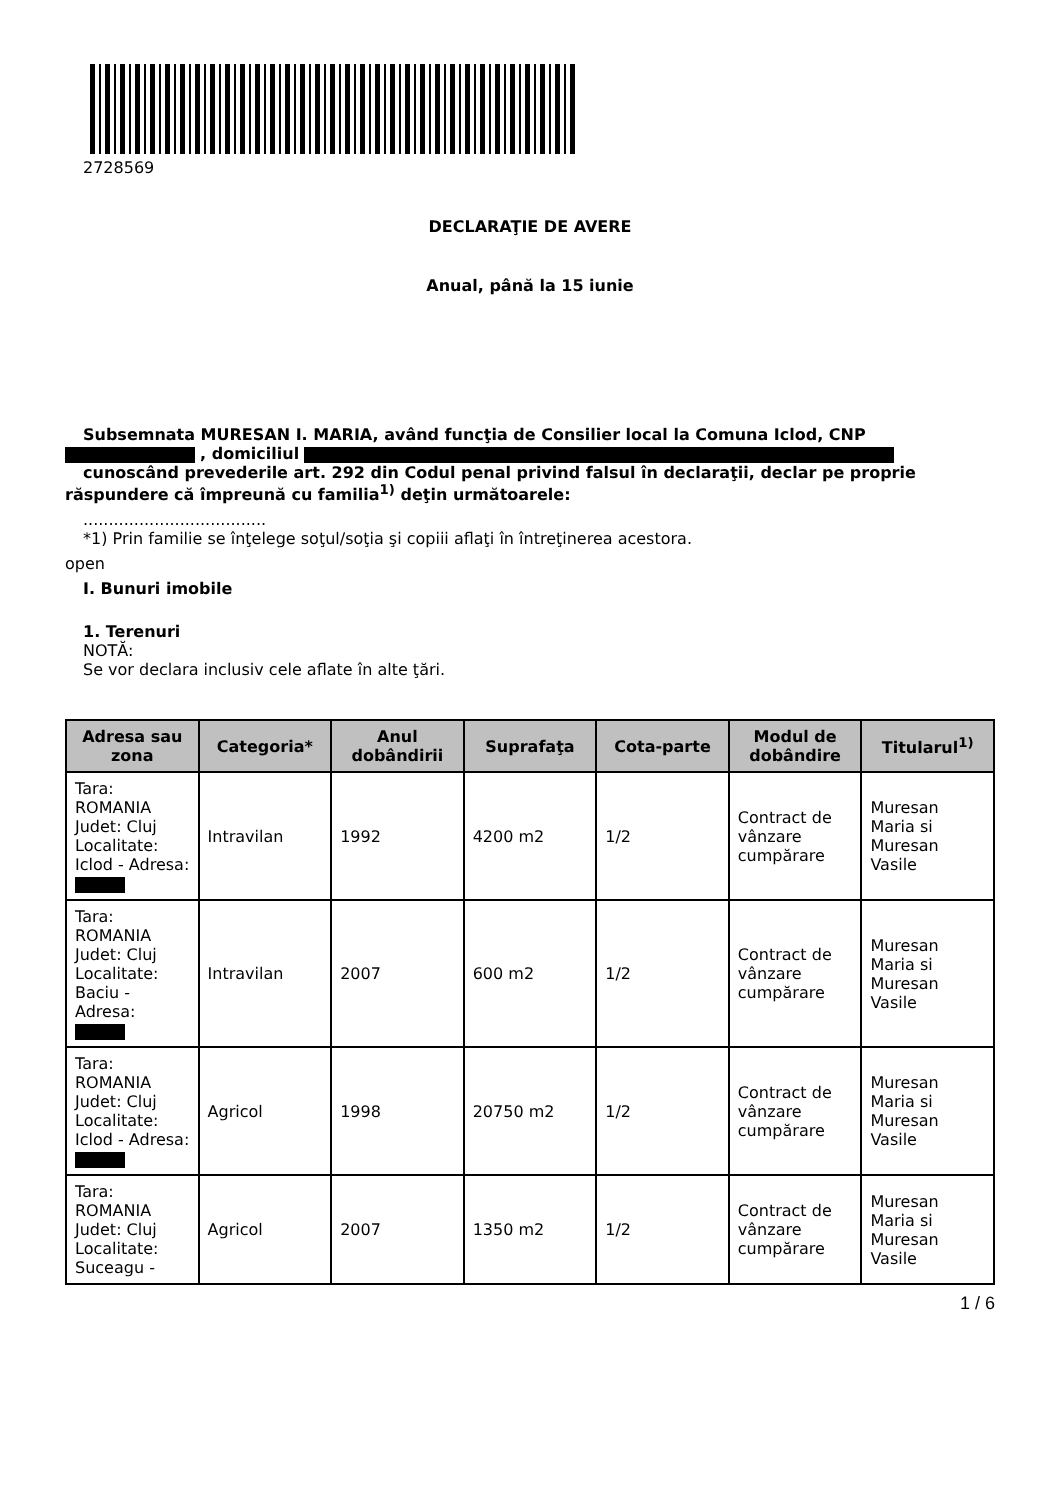2728569
DECLARAŢIE DE AVERE
Anual, până la 15 iunie
Subsemnata MURESAN I. MARIA, având funcţia de Consilier local la Comuna Iclod, CNP
, domiciliul
cunoscând prevederile art. 292 din Codul penal privind falsul în declaraţii, declar pe proprie
răspundere că împreună cu familia<sup>1)</sup> deţin următoarele:
....................................
*1) Prin familie se înţelege soţul/soţia şi copiii aflaţi în întreţinerea acestora.
open
I. Bunuri imobile
1. Terenuri
NOTĂ:
Se vor declara inclusiv cele aflate în alte ţări.
| Adresa sau zona | Categoria* | Anul dobândirii | Suprafaţa | Cota-parte | Modul de dobândire | Titularul<sup>1)</sup> |
| --- | --- | --- | --- | --- | --- | --- |
| Tara: ROMANIA Judet: Cluj Localitate: Iclod - Adresa: | Intravilan | 1992 | 4200 m2 | 1/2 | Contract de vânzare cumpărare | Muresan Maria si Muresan Vasile |
| Tara: ROMANIA Judet: Cluj Localitate: Baciu - Adresa: | Intravilan | 2007 | 600 m2 | 1/2 | Contract de vânzare cumpărare | Muresan Maria si Muresan Vasile |
| Tara: ROMANIA Judet: Cluj Localitate: Iclod - Adresa: | Agricol | 1998 | 20750 m2 | 1/2 | Contract de vânzare cumpărare | Muresan Maria si Muresan Vasile |
| Tara: ROMANIA Judet: Cluj Localitate: Suceagu - | Agricol | 2007 | 1350 m2 | 1/2 | Contract de vânzare cumpărare | Muresan Maria si Muresan Vasile |
1 / 6